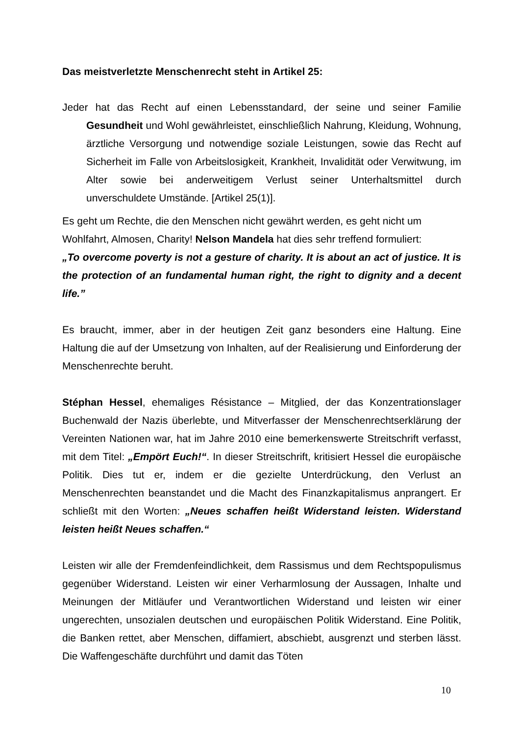Das meistverletzte Menschenrecht steht in Artikel 25:
Jeder hat das Recht auf einen Lebensstandard, der seine und seiner Familie Gesundheit und Wohl gewährleistet, einschließlich Nahrung, Kleidung, Wohnung, ärztliche Versorgung und notwendige soziale Leistungen, sowie das Recht auf Sicherheit im Falle von Arbeitslosigkeit, Krankheit, Invalidität oder Verwitwung, im Alter sowie bei anderweitigem Verlust seiner Unterhaltsmittel durch unverschuldete Umstände. [Artikel 25(1)].
Es geht um Rechte, die den Menschen nicht gewährt werden, es geht nicht um Wohlfahrt, Almosen, Charity! Nelson Mandela hat dies sehr treffend formuliert:
„To overcome poverty is not a gesture of charity. It is about an act of justice. It is the protection of an fundamental human right, the right to dignity and a decent life.”
Es braucht, immer, aber in der heutigen Zeit ganz besonders eine Haltung. Eine Haltung die auf der Umsetzung von Inhalten, auf der Realisierung und Einforderung der Menschenrechte beruht.
Stéphan Hessel, ehemaliges Résistance – Mitglied, der das Konzentrationslager Buchenwald der Nazis überlebte, und Mitverfasser der Menschenrechtserklärung der Vereinten Nationen war, hat im Jahre 2010 eine bemerkenswerte Streitschrift verfasst, mit dem Titel: „Empört Euch!“. In dieser Streitschrift, kritisiert Hessel die europäische Politik. Dies tut er, indem er die gezielte Unterdrückung, den Verlust an Menschenrechten beanstandet und die Macht des Finanzkapitalismus anprangert. Er schließt mit den Worten: „Neues schaffen heißt Widerstand leisten. Widerstand leisten heißt Neues schaffen.“
Leisten wir alle der Fremdenfeindlichkeit, dem Rassismus und dem Rechtspopulismus gegenüber Widerstand. Leisten wir einer Verharmlosung der Aussagen, Inhalte und Meinungen der Mitläufer und Verantwortlichen Widerstand und leisten wir einer ungerechten, unsozialen deutschen und europäischen Politik Widerstand. Eine Politik, die Banken rettet, aber Menschen, diffamiert, abschiebt, ausgrenzt und sterben lässt. Die Waffengeschäfte durchführt und damit das Töten
10